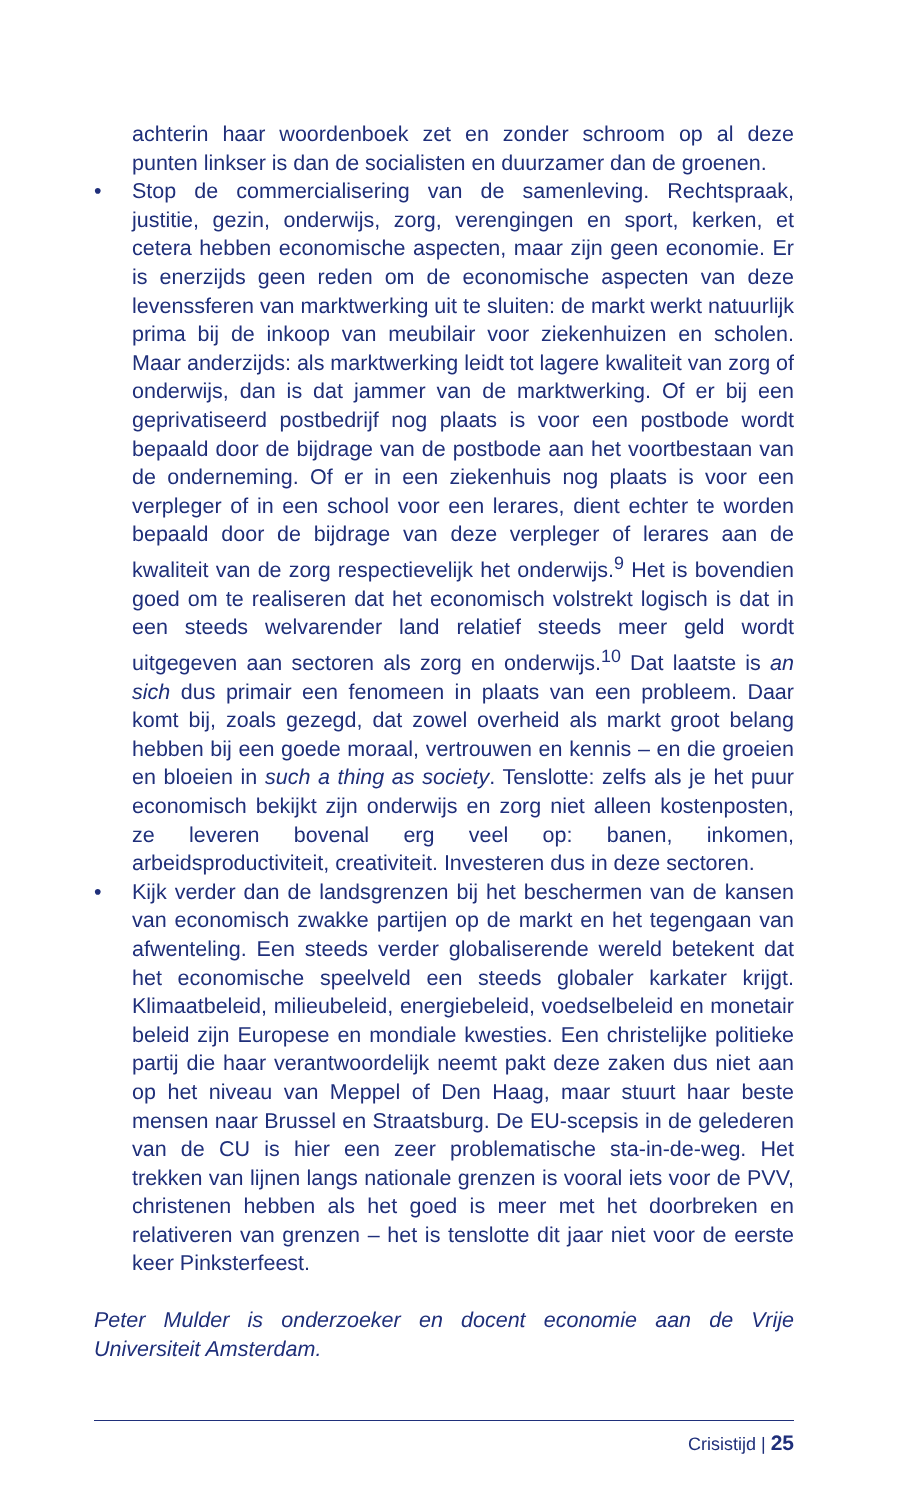achterin haar woordenboek zet en zonder schroom op al deze punten linkser is dan de socialisten en duurzamer dan de groenen.
• Stop de commercialisering van de samenleving. Rechtspraak, justitie, gezin, onderwijs, zorg, verengingen en sport, kerken, et cetera hebben economische aspecten, maar zijn geen economie. Er is enerzijds geen reden om de economische aspecten van deze levenssferen van marktwerking uit te sluiten: de markt werkt natuurlijk prima bij de inkoop van meubilair voor ziekenhuizen en scholen. Maar anderzijds: als marktwerking leidt tot lagere kwaliteit van zorg of onderwijs, dan is dat jammer van de marktwerking. Of er bij een geprivatiseerd postbedrijf nog plaats is voor een postbode wordt bepaald door de bijdrage van de postbode aan het voortbestaan van de onderneming. Of er in een ziekenhuis nog plaats is voor een verpleger of in een school voor een lerares, dient echter te worden bepaald door de bijdrage van deze verpleger of lerares aan de kwaliteit van de zorg respectievelijk het onderwijs.<sup>9</sup> Het is bovendien goed om te realiseren dat het economisch volstrekt logisch is dat in een steeds welvarender land relatief steeds meer geld wordt uitgegeven aan sectoren als zorg en onderwijs.<sup>10</sup> Dat laatste is an sich dus primair een fenomeen in plaats van een probleem. Daar komt bij, zoals gezegd, dat zowel overheid als markt groot belang hebben bij een goede moraal, vertrouwen en kennis – en die groeien en bloeien in such a thing as society. Tenslotte: zelfs als je het puur economisch bekijkt zijn onderwijs en zorg niet alleen kostenposten, ze leveren bovenal erg veel op: banen, inkomen, arbeidsproductiviteit, creativiteit. Investeren dus in deze sectoren.
• Kijk verder dan de landsgrenzen bij het beschermen van de kansen van economisch zwakke partijen op de markt en het tegengaan van afwenteling. Een steeds verder globaliserende wereld betekent dat het economische speelveld een steeds globaler karkater krijgt. Klimaatbeleid, milieubeleid, energiebeleid, voedselbeleid en monetair beleid zijn Europese en mondiale kwesties. Een christelijke politieke partij die haar verantwoordelijk neemt pakt deze zaken dus niet aan op het niveau van Meppel of Den Haag, maar stuurt haar beste mensen naar Brussel en Straatsburg. De EU-scepsis in de gelederen van de CU is hier een zeer problematische sta-in-de-weg. Het trekken van lijnen langs nationale grenzen is vooral iets voor de PVV, christenen hebben als het goed is meer met het doorbreken en relativeren van grenzen – het is tenslotte dit jaar niet voor de eerste keer Pinksterfeest.
Peter Mulder is onderzoeker en docent economie aan de Vrije Universiteit Amsterdam.
Crisistijd | 25